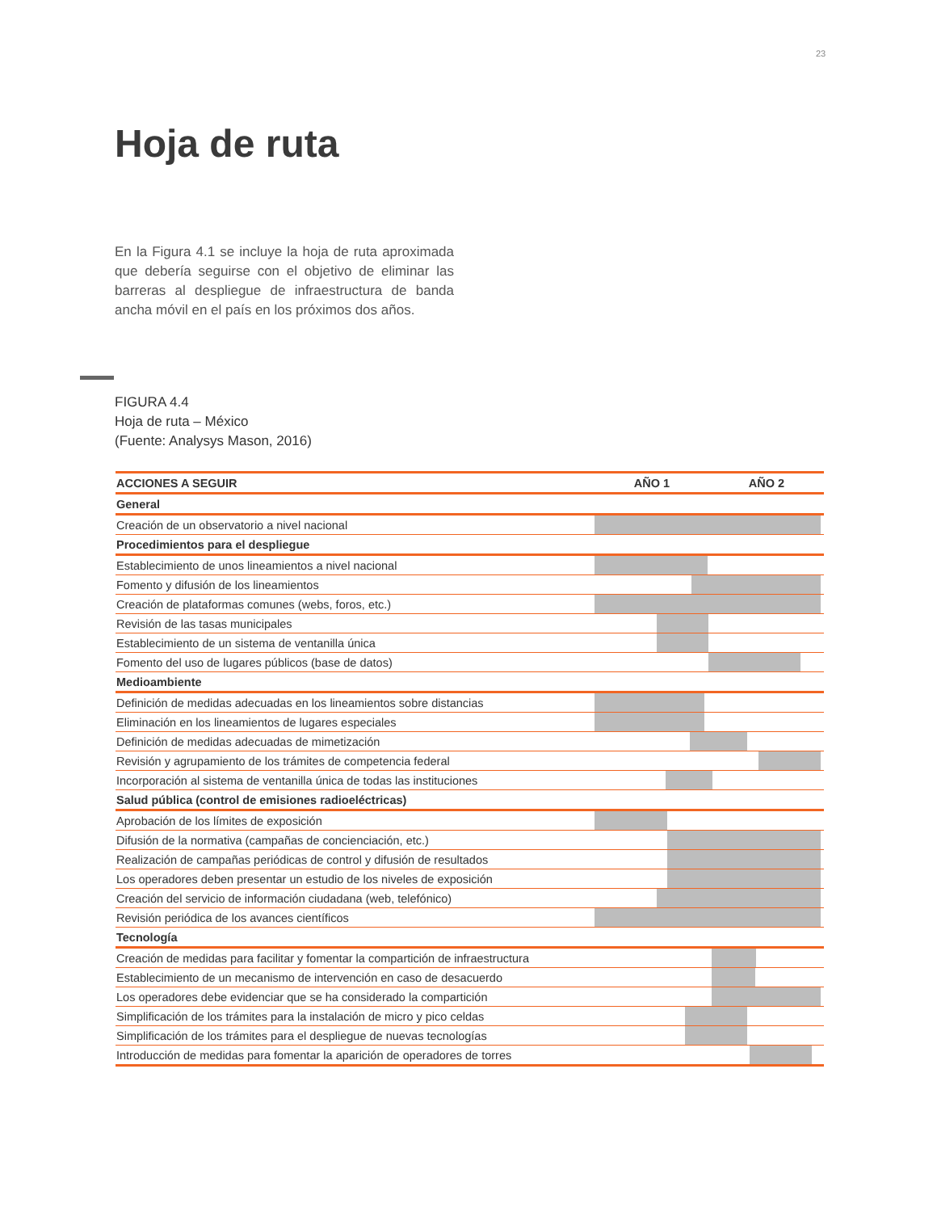23
Hoja de ruta
En la Figura 4.1 se incluye la hoja de ruta aproximada que debería seguirse con el objetivo de eliminar las barreras al despliegue de infraestructura de banda ancha móvil en el país en los próximos dos años.
FIGURA 4.4
Hoja de ruta – México
(Fuente: Analysys Mason, 2016)
| ACCIONES A SEGUIR | AÑO 1 | AÑO 2 |
| --- | --- | --- |
| General | | |
| Creación de un observatorio a nivel nacional | | |
| Procedimientos para el despliegue | | |
| Establecimiento de unos lineamientos a nivel nacional | | |
| Fomento y difusión de los lineamientos | | |
| Creación de plataformas comunes (webs, foros, etc.) | | |
| Revisión de las tasas municipales | | |
| Establecimiento de un sistema de ventanilla única | | |
| Fomento del uso de lugares públicos (base de datos) | | |
| Medioambiente | | |
| Definición de medidas adecuadas en los lineamientos sobre distancias | | |
| Eliminación en los lineamientos de lugares especiales | | |
| Definición de medidas adecuadas de mimetización | | |
| Revisión y agrupamiento de los trámites de competencia federal | | |
| Incorporación al sistema de ventanilla única de todas las instituciones | | |
| Salud pública (control de emisiones radioeléctricas) | | |
| Aprobación de los límites de exposición | | |
| Difusión de la normativa (campañas de concienciación, etc.) | | |
| Realización de campañas periódicas de control y difusión de resultados | | |
| Los operadores deben presentar un estudio de los niveles de exposición | | |
| Creación del servicio de información ciudadana (web, telefónico) | | |
| Revisión periódica de los avances científicos | | |
| Tecnología | | |
| Creación de medidas para facilitar y fomentar la compartición de infraestructura | | |
| Establecimiento de un mecanismo de intervención en caso de desacuerdo | | |
| Los operadores debe evidenciar que se ha considerado la compartición | | |
| Simplificación de los trámites para la instalación de micro y pico celdas | | |
| Simplificación de los trámites para el despliegue de nuevas tecnologías | | |
| Introducción de medidas para fomentar la aparición de operadores de torres | | |